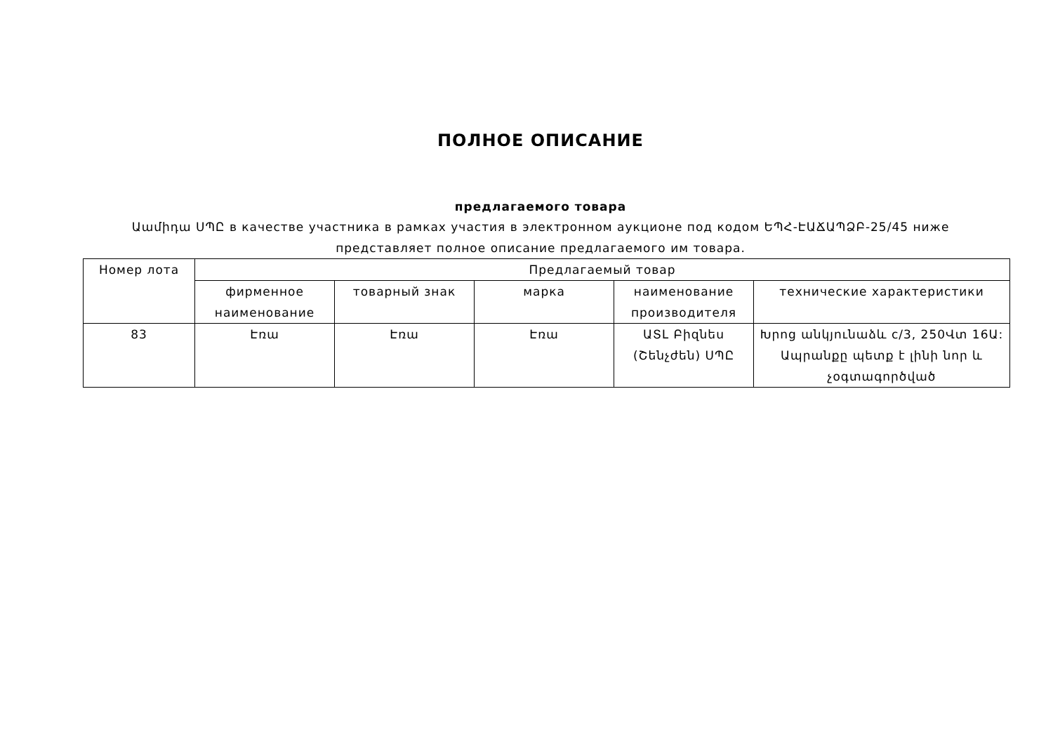ПОЛНОЕ ОПИСАНИЕ
предлагаемого товара
Աամիդա ՍՊԸ в качестве участника в рамках участия в электронном аукционе под кодом ԵՊՀ-ԷԱՃԱՊՁԲ-25/45 ниже представляет полное описание предлагаемого им товара.
| Номер лота | Предлагаемый товар | | | | |
| --- | --- | --- | --- | --- | --- |
| | фирменное наименование | товарный знак | марка | наименование производителя | технические характеристики |
| 83 | Էռա | Էռա | Էռա | ԱՏԼ Բիզնես (Շենչժեն) ՍՊԸ | Խրոց անկյունաձև c/3, 250Վտ 16Ա: Ապրանքը պետք է լինի նոր և չօգտագործված |